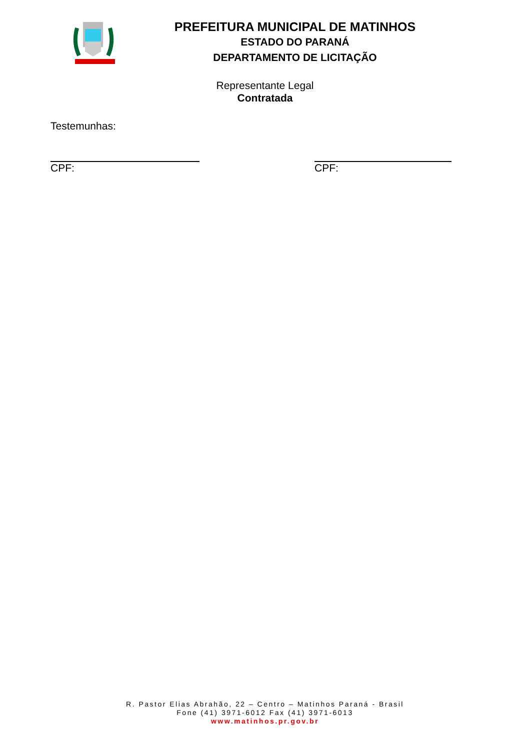PREFEITURA MUNICIPAL DE MATINHOS
ESTADO DO PARANÁ
DEPARTAMENTO DE LICITAÇÃO
Representante Legal
Contratada
Testemunhas:
CPF: CPF:
R. Pastor Elias Abrahão, 22 – Centro – Matinhos Paraná - Brasil
Fone (41) 3971-6012 Fax (41) 3971-6013
www.matinhos.pr.gov.br